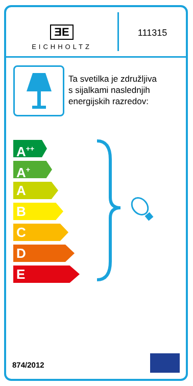ƎE
EICHHOLTZ
111315
Ta svetilka je združljiva
s sijalkami naslednjih
energijskih razredov:
A<sup>++</sup>
A<sup>+</sup>
A
B
C
D
E
874/2012